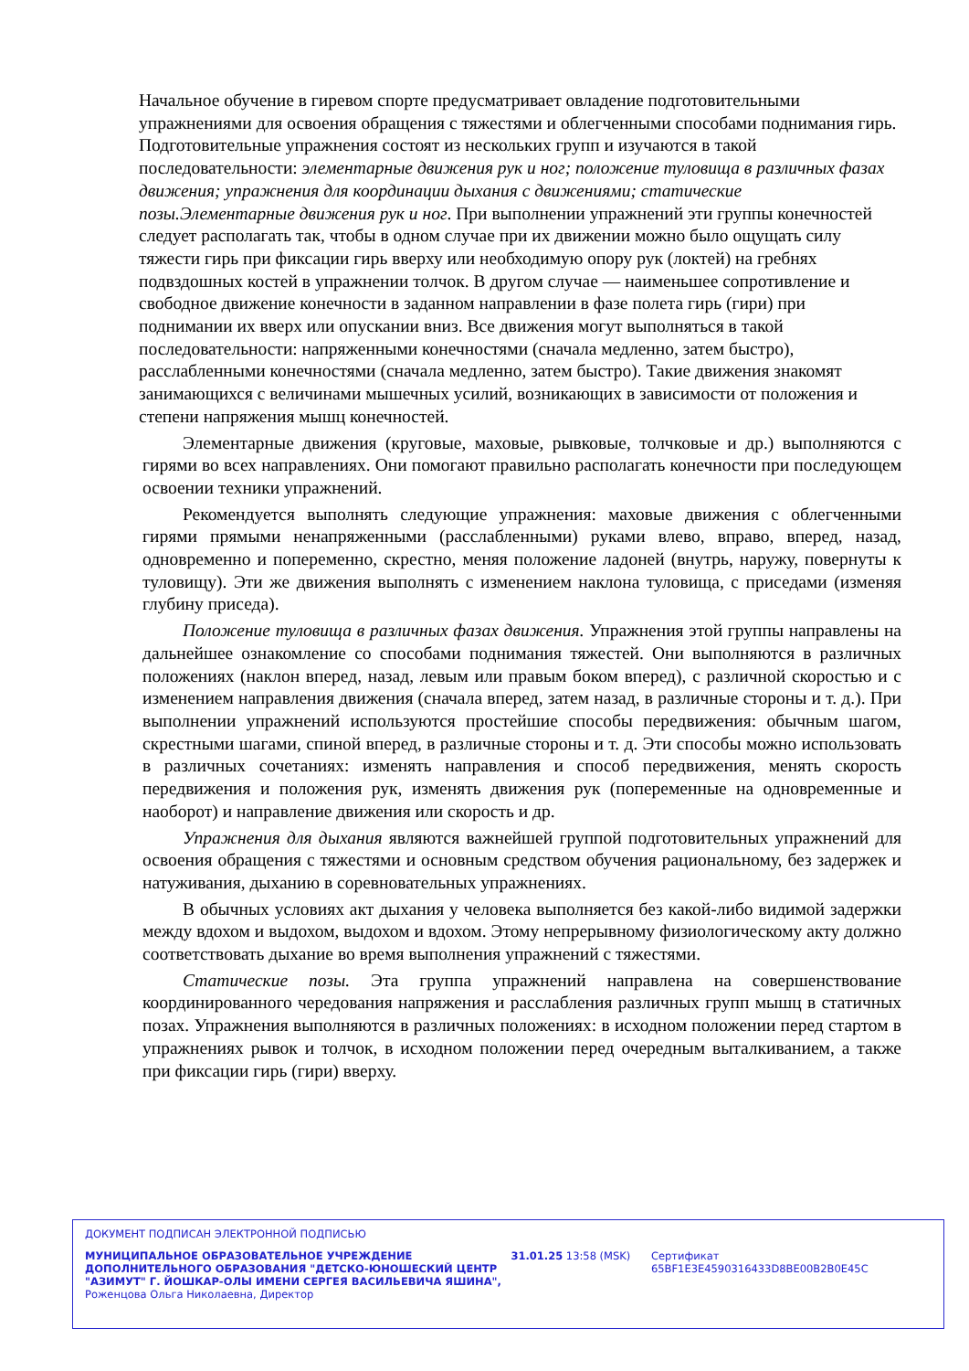Начальное обучение в гиревом спорте предусматривает овладение подготовительными упражнениями для освоения обращения с тяжестями и облегченными способами поднимания гирь. Подготовительные упражнения состоят из нескольких групп и изучаются в такой последовательности: элементарные движения рук и ног; положение туловища в различных фазах движения; упражнения для координации дыхания с движениями; статические позы.Элементарные движения рук и ног. При выполнении упражнений эти группы конечностей следует располагать так, чтобы в одном случае при их движении можно было ощущать силу тяжести гирь при фиксации гирь вверху или необходимую опору рук (локтей) на гребнях подвздошных костей в упражнении толчок. В другом случае — наименьшее сопротивление и свободное движение конечности в заданном направлении в фазе полета гирь (гири) при поднимании их вверх или опускании вниз. Все движения могут выполняться в такой последовательности: напряженными конечностями (сначала медленно, затем быстро), расслабленными конечностями (сначала медленно, затем быстро). Такие движения знакомят занимающихся с величинами мышечных усилий, возникающих в зависимости от положения и степени напряжения мышц конечностей.
Элементарные движения (круговые, маховые, рывковые, толчковые и др.) выполняются с гирями во всех направлениях. Они помогают правильно располагать конечности при последующем освоении техники упражнений.
Рекомендуется выполнять следующие упражнения: маховые движения с облегченными гирями прямыми ненапряженными (расслабленными) руками влево, вправо, вперед, назад, одновременно и попеременно, скрестно, меняя положение ладоней (внутрь, наружу, повернуты к туловищу). Эти же движения выполнять с изменением наклона туловища, с приседами (изменяя глубину приседа).
Положение туловища в различных фазах движения. Упражнения этой группы направлены на дальнейшее ознакомление со способами поднимания тяжестей. Они выполняются в различных положениях (наклон вперед, назад, левым или правым боком вперед), с различной скоростью и с изменением направления движения (сначала вперед, затем назад, в различные стороны и т. д.). При выполнении упражнений используются простейшие способы передвижения: обычным шагом, скрестными шагами, спиной вперед, в различные стороны и т. д. Эти способы можно использовать в различных сочетаниях: изменять направления и способ передвижения, менять скорость передвижения и положения рук, изменять движения рук (попеременные на одновременные и наоборот) и направление движения или скорость и др.
Упражнения для дыхания являются важнейшей группой подготовительных упражнений для освоения обращения с тяжестями и основным средством обучения рациональному, без задержек и натуживания, дыханию в соревновательных упражнениях.
В обычных условиях акт дыхания у человека выполняется без какой-либо видимой задержки между вдохом и выдохом, выдохом и вдохом. Этому непрерывному физиологическому акту должно соответствовать дыхание во время выполнения упражнений с тяжестями.
Статические позы. Эта группа упражнений направлена на совершенствование координированного чередования напряжения и расслабления различных групп мышц в статичных позах. Упражнения выполняются в различных положениях: в исходном положении перед стартом в упражнениях рывок и толчок, в исходном положении перед очередным выталкиванием, а также при фиксации гирь (гири) вверху.
ДОКУМЕНТ ПОДПИСАН ЭЛЕКТРОННОЙ ПОДПИСЬЮ
МУНИЦИПАЛЬНОЕ ОБРАЗОВАТЕЛЬНОЕ УЧРЕЖДЕНИЕ ДОПОЛНИТЕЛЬНОГО ОБРАЗОВАНИЯ "ДЕТСКО-ЮНОШЕСКИЙ ЦЕНТР "АЗИМУТ" Г. ЙОШКАР-ОЛЫ ИМЕНИ СЕРГЕЯ ВАСИЛЬЕВИЧА ЯШИНА",
Роженцова Ольга Николаевна, Директор
31.01.25 13:58 (MSK) Сертификат 65BF1E3E4590316433D8BE00B2B0E45C